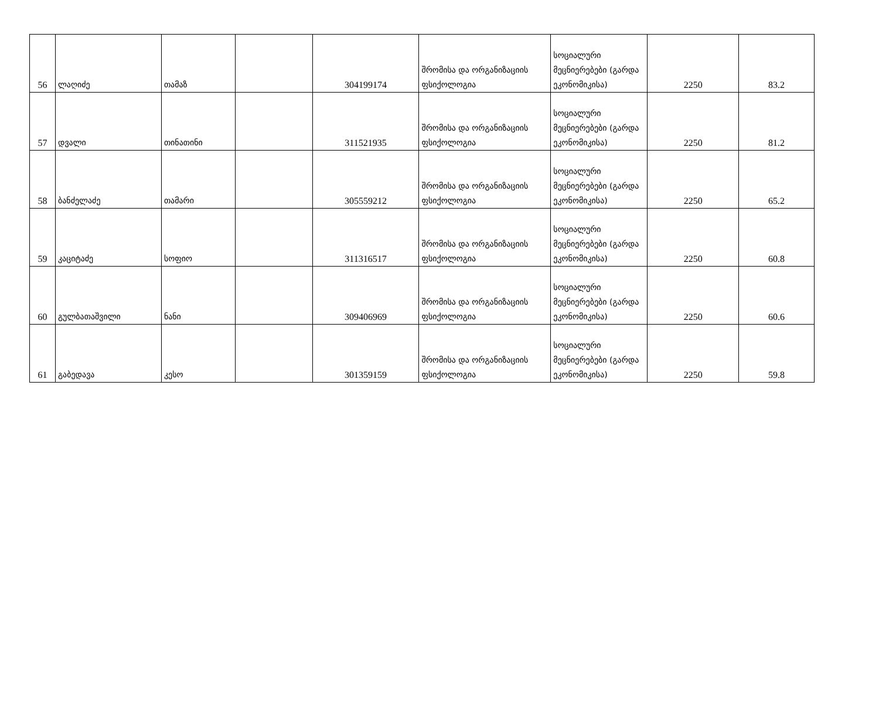| 56 | ლაღიძე | თამაზ | | 304199174 | შრომისა და ორგანიზაციის ფსიქოლოგია | სოციალური მეცნიერებები (გარდა ეკონომიკისა) | 2250 | 83.2 |
| 57 | დვალი | თინათინი | | 311521935 | შრომისა და ორგანიზაციის ფსიქოლოგია | სოციალური მეცნიერებები (გარდა ეკონომიკისა) | 2250 | 81.2 |
| 58 | ბანძელაძე | თამარი | | 305559212 | შრომისა და ორგანიზაციის ფსიქოლოგია | სოციალური მეცნიერებები (გარდა ეკონომიკისა) | 2250 | 65.2 |
| 59 | კაციტაძე | სოფიო | | 311316517 | შრომისა და ორგანიზაციის ფსიქოლოგია | სოციალური მეცნიერებები (გარდა ეკონომიკისა) | 2250 | 60.8 |
| 60 | გულბათაშვილი | ნანი | | 309406969 | შრომისა და ორგანიზაციის ფსიქოლოგია | სოციალური მეცნიერებები (გარდა ეკონომიკისა) | 2250 | 60.6 |
| 61 | გაბედავა | კესო | | 301359159 | შრომისა და ორგანიზაციის ფსიქოლოგია | სოციალური მეცნიერებები (გარდა ეკონომიკისა) | 2250 | 59.8 |